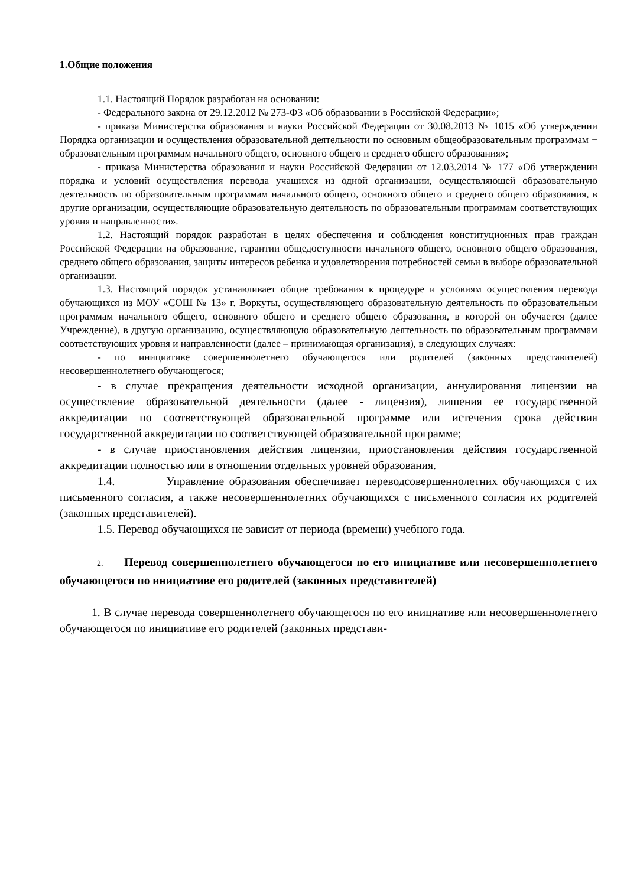1.Общие положения
1.1. Настоящий Порядок разработан на основании:
- Федерального закона от 29.12.2012 № 273-ФЗ «Об образовании в Российской Федерации»;
- приказа Министерства образования и науки Российской Федерации от 30.08.2013 № 1015 «Об утверждении Порядка организации и осуществления образовательной деятельности по основным общеобразовательным программам − образовательным программам начального общего, основного общего и среднего общего образования»;
- приказа Министерства образования и науки Российской Федерации от 12.03.2014 № 177 «Об утверждении порядка и условий осуществления перевода учащихся из одной организации, осуществляющей образовательную деятельность по образовательным программам начального общего, основного общего и среднего общего образования, в другие организации, осуществляющие образовательную деятельность по образовательным программам соответствующих уровня и направленности».
1.2. Настоящий порядок разработан в целях обеспечения и соблюдения конституционных прав граждан Российской Федерации на образование, гарантии общедоступности начального общего, основного общего образования, среднего общего образования, защиты интересов ребенка и удовлетворения потребностей семьи в выборе образовательной организации.
1.3. Настоящий порядок устанавливает общие требования к процедуре и условиям осуществления перевода обучающихся из МОУ «СОШ № 13» г. Воркуты, осуществляющего образовательную деятельность по образовательным программам начального общего, основного общего и среднего общего образования, в которой он обучается (далее Учреждение), в другую организацию, осуществляющую образовательную деятельность по образовательным программам соответствующих уровня и направленности (далее – принимающая организация), в следующих случаях:
- по инициативе совершеннолетнего обучающегося или родителей (законных представителей) несовершеннолетнего обучающегося;
- в случае прекращения деятельности исходной организации, аннулирования лицензии на осуществление образовательной деятельности (далее - лицензия), лишения ее государственной аккредитации по соответствующей образовательной программе или истечения срока действия государственной аккредитации по соответствующей образовательной программе;
- в случае приостановления действия лицензии, приостановления действия государственной аккредитации полностью или в отношении отдельных уровней образования.
1.4. Управление образования обеспечивает переводсовершеннолетних обучающихся с их письменного согласия, а также несовершеннолетних обучающихся с письменного согласия их родителей (законных представителей).
1.5. Перевод обучающихся не зависит от периода (времени) учебного года.
2. Перевод совершеннолетнего обучающегося по его инициативе или несовершеннолетнего обучающегося по инициативе его родителей (законных представителей)
1. В случае перевода совершеннолетнего обучающегося по его инициативе или несовершеннолетнего обучающегося по инициативе его родителей (законных представи-